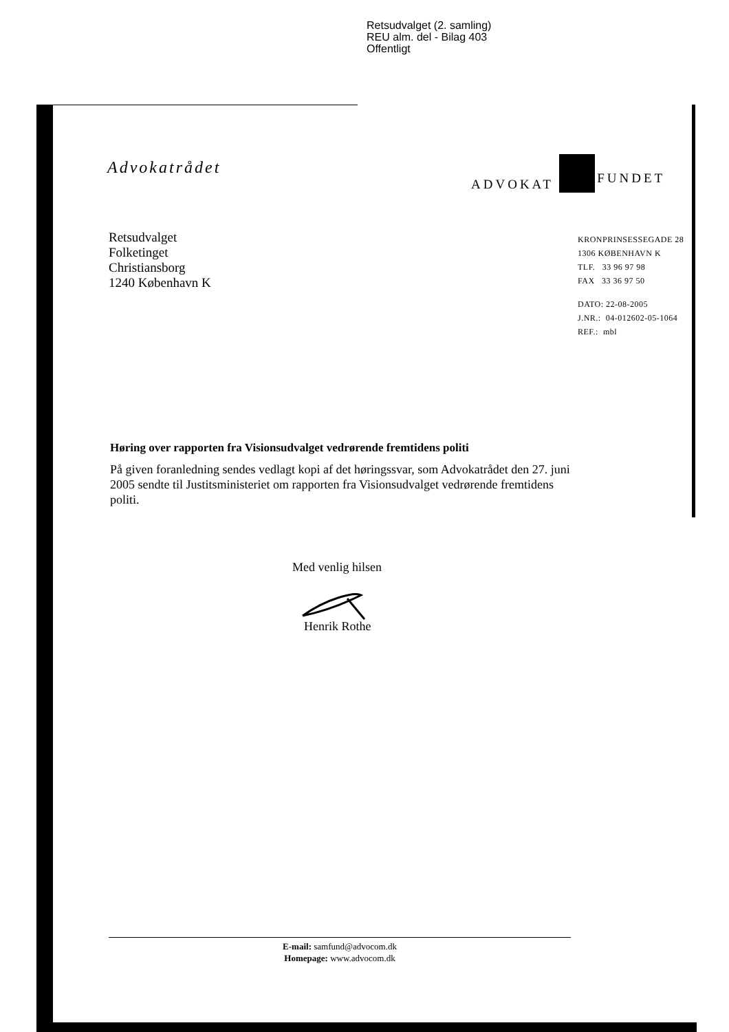Retsudvalget (2. samling)
REU alm. del - Bilag 403
Offentligt
Advokatrådet ADVOKAT
SAMFUNDET
Retsudvalget
Folketinget
Christiansborg
1240 København K
KRONPRINSESSEGADE 28
1306 KØBENHAVN K
TLF. 33 96 97 98
FAX 33 36 97 50
DATO: 22-08-2005
J.NR.: 04-012602-05-1064
REF.: mbl
Høring over rapporten fra Visionsudvalget vedrørende fremtidens politi
På given foranledning sendes vedlagt kopi af det høringssvar, som Advokatrådet den 27. juni 2005 sendte til Justitsministeriet om rapporten fra Visionsudvalget vedrørende fremtidens politi.
Med venlig hilsen
Henrik Rothe
E-mail: samfund@advocom.dk
Homepage: www.advocom.dk